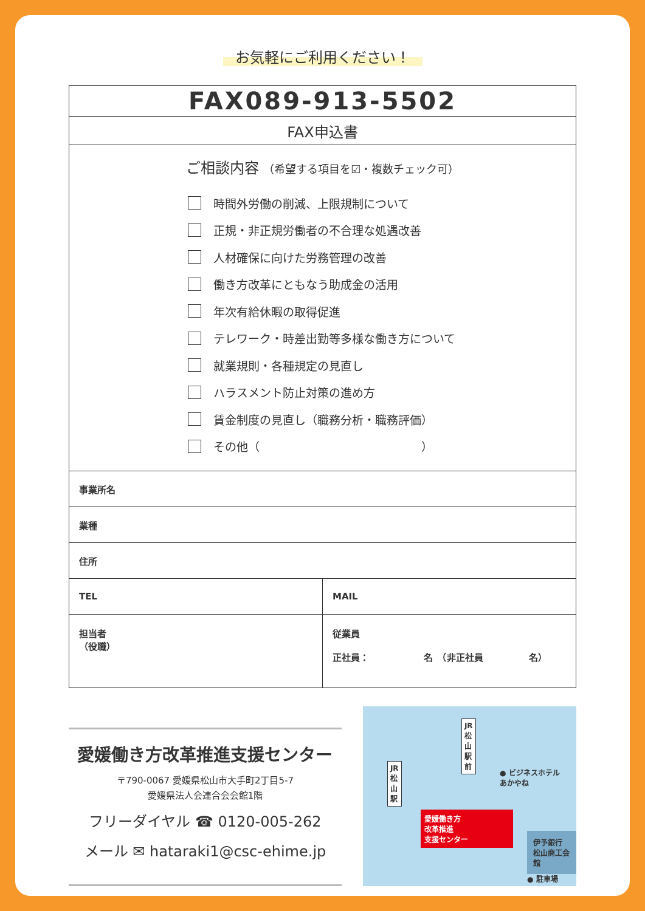お気軽にご利用ください！
| FAX089-913-5502 | |
| FAX申込書 | |
| ご相談内容 （希望する項目を☑・複数チェック可） 時間外労働の削減、上限規制について 正規・非正規労働者の不合理な処遇改善 人材確保に向けた労務管理の改善 働き方改革にともなう助成金の活用 年次有給休暇の取得促進 テレワーク・時差出勤等多様な働き方について 就業規則・各種規定の見直し ハラスメント防止対策の進め方 賃金制度の見直し（職務分析・職務評価） その他（ ） | |
| 事業所名 | |
| 業種 | |
| 住所 | |
| TEL | MAIL |
| 担当者 （役職） | 従業員 正社員： 名 （非正社員 名） |
愛媛働き方改革推進支援センター
〒790-0067 愛媛県松山市大手町2丁目5-7
愛媛県法人会連合会会館1階
フリーダイヤル ☎ 0120-005-262
メール ✉ hataraki1@csc-ehime.jp
JR
松
山
駅
JR
松
山
駅
前
● ビジネスホテル
あかやね
愛媛働き方
改革推進
支援センター
★
伊予銀行
松山商工会館
● 駐車場